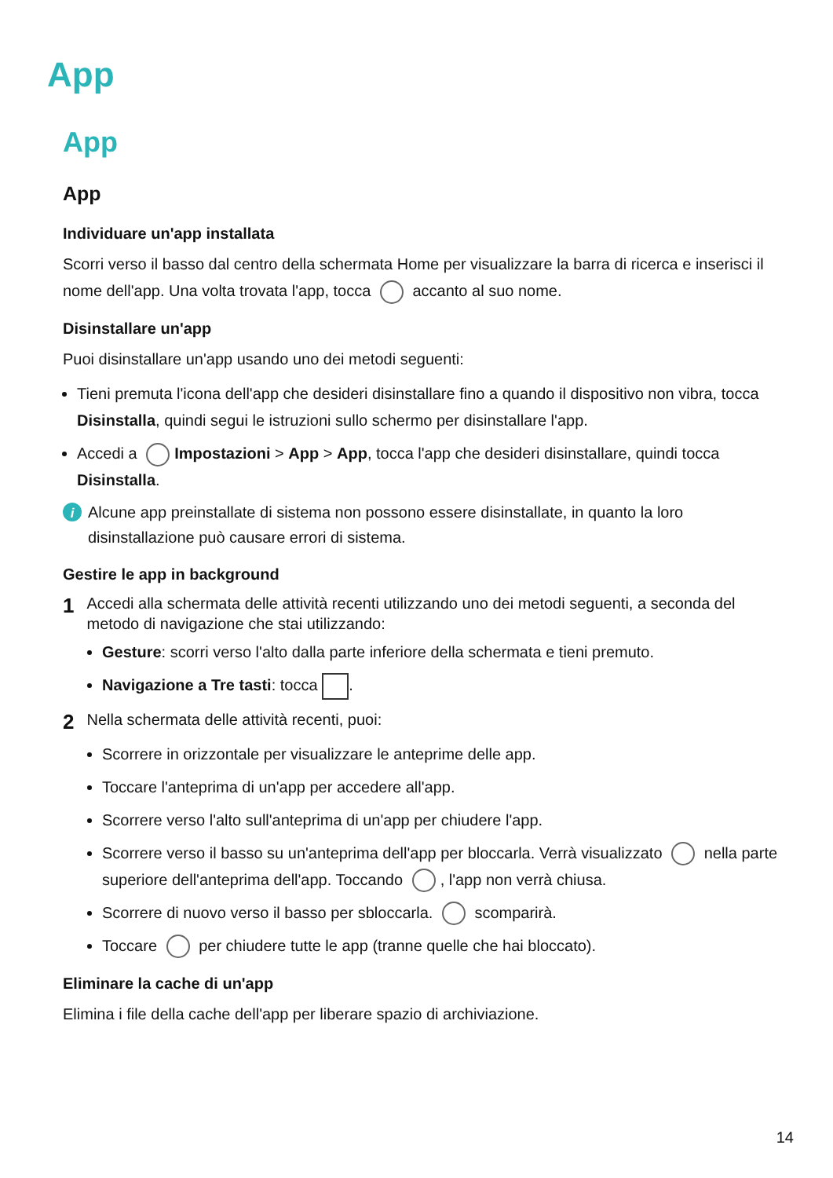App
App
App
Individuare un'app installata
Scorri verso il basso dal centro della schermata Home per visualizzare la barra di ricerca e inserisci il nome dell'app. Una volta trovata l'app, tocca accanto al suo nome.
Disinstallare un'app
Puoi disinstallare un'app usando uno dei metodi seguenti:
Tieni premuta l'icona dell'app che desideri disinstallare fino a quando il dispositivo non vibra, tocca Disinstalla, quindi segui le istruzioni sullo schermo per disinstallare l'app.
Accedi a Impostazioni > App > App, tocca l'app che desideri disinstallare, quindi tocca Disinstalla.
i Alcune app preinstallate di sistema non possono essere disinstallate, in quanto la loro disinstallazione può causare errori di sistema.
Gestire le app in background
1 Accedi alla schermata delle attività recenti utilizzando uno dei metodi seguenti, a seconda del metodo di navigazione che stai utilizzando:
Gesture: scorri verso l'alto dalla parte inferiore della schermata e tieni premuto.
Navigazione a Tre tasti: tocca .
2 Nella schermata delle attività recenti, puoi:
Scorrere in orizzontale per visualizzare le anteprime delle app.
Toccare l'anteprima di un'app per accedere all'app.
Scorrere verso l'alto sull'anteprima di un'app per chiudere l'app.
Scorrere verso il basso su un'anteprima dell'app per bloccarla. Verrà visualizzato nella parte superiore dell'anteprima dell'app. Toccando , l'app non verrà chiusa.
Scorrere di nuovo verso il basso per sbloccarla. scomparirà.
Toccare per chiudere tutte le app (tranne quelle che hai bloccato).
Eliminare la cache di un'app
Elimina i file della cache dell'app per liberare spazio di archiviazione.
14